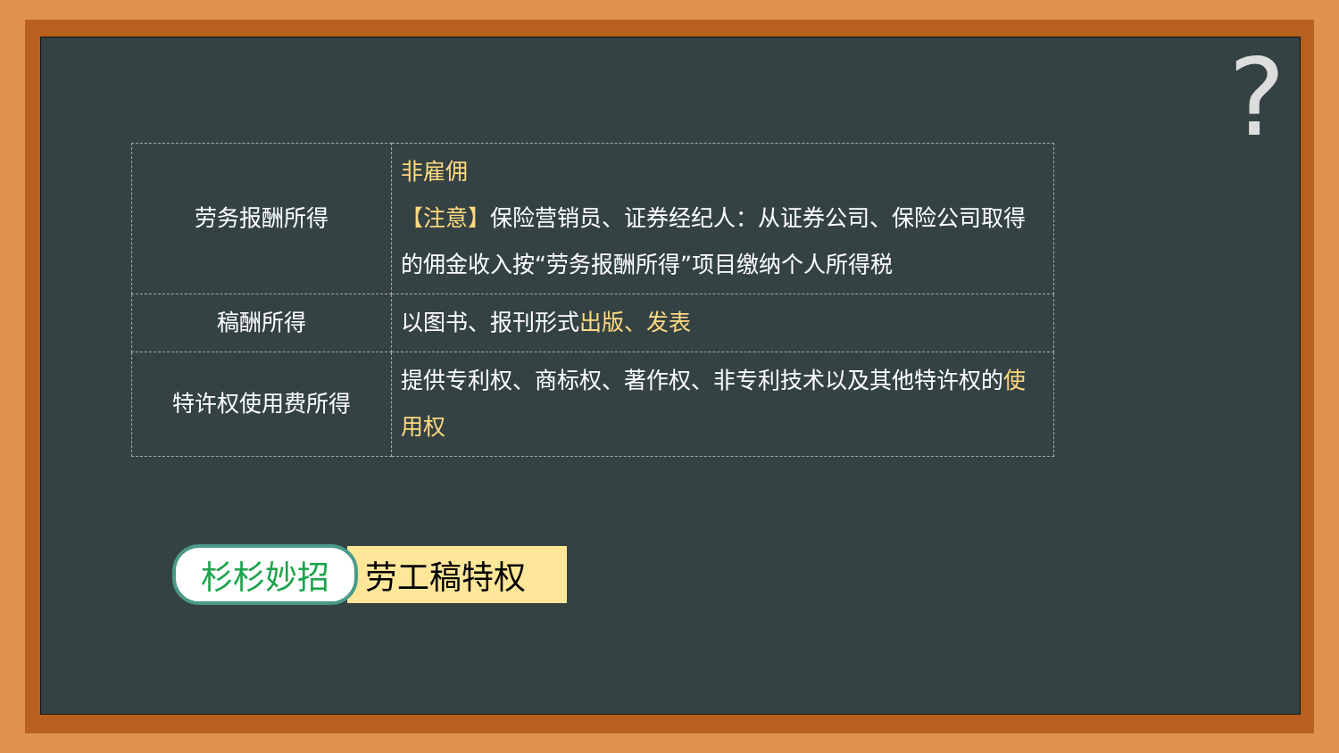?
| 劳务报酬所得 | 非雇佣 【注意】 保险营销员、证券经纪人：从证券公司、保险公司取得的佣金收入按“劳务报酬所得”项目缴纳个人所得税 |
| 稿酬所得 | 以图书、报刊形式 出版、发表 |
| 特许权使用费所得 | 提供专利权、商标权、著作权、非专利技术以及其他特许权的 使用权 |
杉杉妙招 劳工稿特权